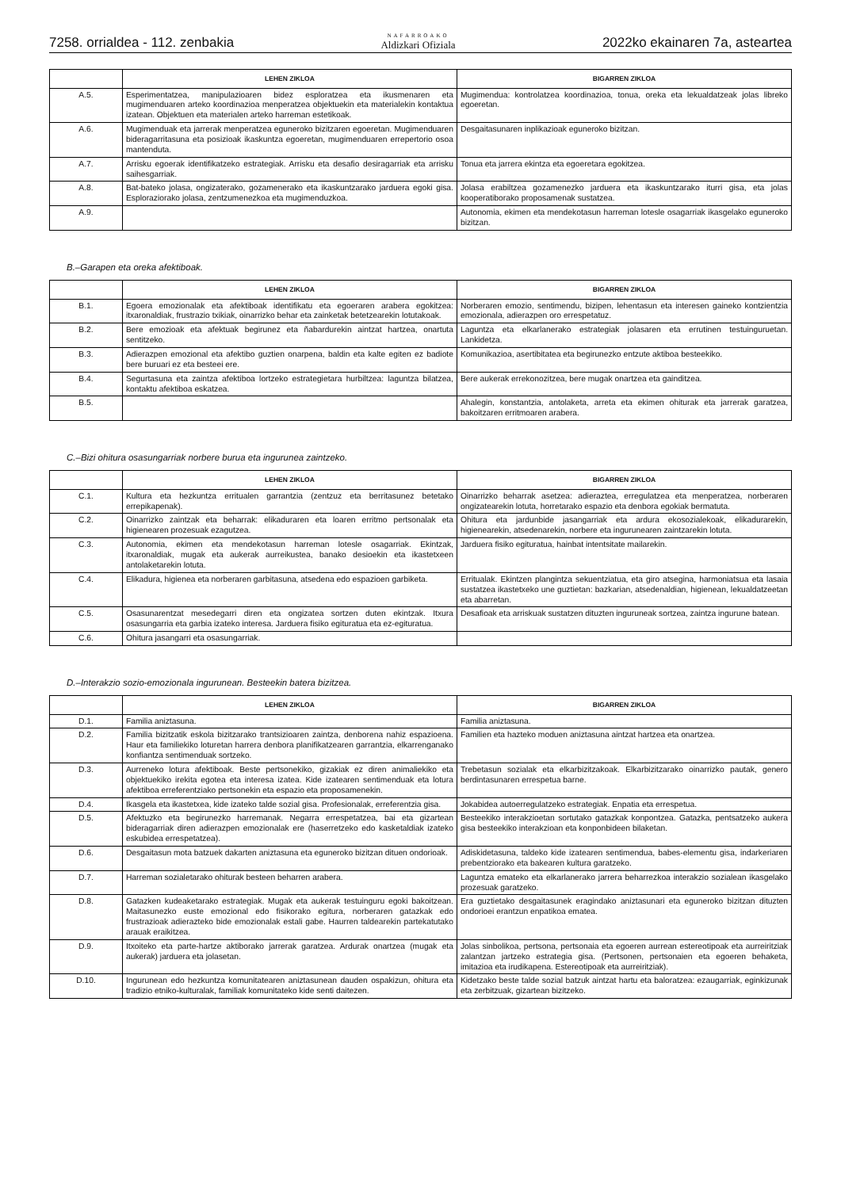7258. orrialdea - 112. zenbakia NAFARROAKO
Aldizkari Ofiziala 2022ko ekainaren 7a, asteartea
| | LEHEN ZIKLOA | BIGARREN ZIKLOA |
| --- | --- | --- |
| A.5. | Esperimentatzea, manipulazioaren bidez esploratzea eta ikusmenaren eta mugimenduaren arteko koordinazioa menperatzea objektuekin eta materialekin kontaktua izatean. Objektuen eta materialen arteko harreman estetikoak. | Mugimendua: kontrolatzea koordinazioa, tonua, oreka eta lekualdatzeak jolas libreko egoeretan. |
| A.6. | Mugimenduak eta jarrerak menperatzea eguneroko bizitzaren egoeretan. Mugimenduaren bideragarritasuna eta posizioak ikaskuntza egoeretan, mugimenduaren errepertorio osoa mantenduta. | Desgaitasunaren inplikazioak eguneroko bizitzan. |
| A.7. | Arrisku egoerak identifikatzeko estrategiak. Arrisku eta desafio desiragarriak eta arrisku saihesgarriak. | Tonua eta jarrera ekintza eta egoeretara egokitzea. |
| A.8. | Bat-bateko jolasa, ongizaterako, gozamenerako eta ikaskuntzarako jarduera egoki gisa. Esploraziorako jolasa, zentzumenezkoa eta mugimenduzkoa. | Jolasa erabiltzea gozamenezko jarduera eta ikaskuntzarako iturri gisa, eta jolas kooperatiborako proposamenak sustatzea. |
| A.9. | | Autonomia, ekimen eta mendekotasun harreman lotesle osagarriak ikasgelako eguneroko bizitzan. |
B.–Garapen eta oreka afektiboak.
| | LEHEN ZIKLOA | BIGARREN ZIKLOA |
| --- | --- | --- |
| B.1. | Egoera emozionalak eta afektiboak identifikatu eta egoeraren arabera egokitzea: itxaronaldiak, frustrazio txikiak, oinarrizko behar eta zainketak betetzearekin lotutakoak. | Norberaren emozio, sentimendu, bizipen, lehentasun eta interesen gaineko kontzientzia emozionala, adierazpen oro errespetatuz. |
| B.2. | Bere emozioak eta afektuak begirunez eta ñabardurekin aintzat hartzea, onartuta sentitzeko. | Laguntza eta elkarlanerako estrategiak jolasaren eta errutinen testuinguruetan. Lankidetza. |
| B.3. | Adierazpen emozional eta afektibo guztien onarpena, baldin eta kalte egiten ez badiote bere buruari ez eta besteei ere. | Komunikazioa, asertibitatea eta begirunezko entzute aktiboa besteekiko. |
| B.4. | Segurtasuna eta zaintza afektiboa lortzeko estrategietara hurbiltzea: laguntza bilatzea, kontaktu afektiboa eskatzea. | Bere aukerak errekonozitzea, bere mugak onartzea eta gainditzea. |
| B.5. | | Ahalegin, konstantzia, antolaketa, arreta eta ekimen ohiturak eta jarrerak garatzea, bakoitzaren erritmoaren arabera. |
C.–Bizi ohitura osasungarriak norbere burua eta ingurunea zaintzeko.
| | LEHEN ZIKLOA | BIGARREN ZIKLOA |
| --- | --- | --- |
| C.1. | Kultura eta hezkuntza erritualen garrantzia (zentzuz eta berritasunez betetako errepikapenak). | Oinarrizko beharrak asetzea: adieraztea, erregulatzea eta menperatzea, norberaren ongizatearekin lotuta, horretarako espazio eta denbora egokiak bermatuta. |
| C.2. | Oinarrizko zaintzak eta beharrak: elikaduraren eta loaren erritmo pertsonalak eta higienearen prozesuak ezagutzea. | Ohitura eta jardunbide jasangarriak eta ardura ekosozialekoak, elikadurarekin, higienearekin, atsedenarekin, norbere eta ingurunearen zaintzarekin lotuta. |
| C.3. | Autonomia, ekimen eta mendekotasun harreman lotesle osagarriak. Ekintzak, itxaronaldiak, mugak eta aukerak aurreikustea, banako desioekin eta ikastetxeen antolaketarekin lotuta. | Jarduera fisiko egituratua, hainbat intentsitate mailarekin. |
| C.4. | Elikadura, higienea eta norberaren garbitasuna, atsedena edo espazioen garbiketa. | Erritualak. Ekintzen plangintza sekuentziatua, eta giro atsegina, harmoniatsua eta lasaia sustatzea ikastetxeko une guztietan: bazkarian, atsedenaldian, higienean, lekualdatzeetan eta abarretan. |
| C.5. | Osasunarentzat mesedegarri diren eta ongizatea sortzen duten ekintzak. Itxura osasungarria eta garbia izateko interesa. Jarduera fisiko egituratua eta ez-egituratua. | Desafioak eta arriskuak sustatzen dituzten inguruneak sortzea, zaintza ingurune batean. |
| C.6. | Ohitura jasangarri eta osasungarriak. | |
D.–Interakzio sozio-emozionala ingurunean. Besteekin batera bizitzea.
| | LEHEN ZIKLOA | BIGARREN ZIKLOA |
| --- | --- | --- |
| D.1. | Familia aniztasuna. | Familia aniztasuna. |
| D.2. | Familia bizitzatik eskola bizitzarako trantsizioaren zaintza, denborena nahiz espazioena. Haur eta familiekiko loturetan harrera denbora planifikatzearen garrantzia, elkarrenganako konfiantza sentimenduak sortzeko. | Familien eta hazteko moduen aniztasuna aintzat hartzea eta onartzea. |
| D.3. | Aurreneko lotura afektiboak. Beste pertsonekiko, gizakiak ez diren animaliekiko eta objektuekiko irekita egotea eta interesa izatea. Kide izatearen sentimenduak eta lotura afektiboa erreferentziako pertsonekin eta espazio eta proposamenekin. | Trebetasun sozialak eta elkarbizitzakoak. Elkarbizitzarako oinarrizko pautak, genero berdintasunaren errespetua barne. |
| D.4. | Ikasgela eta ikastetxea, kide izateko talde sozial gisa. Profesionalak, erreferentzia gisa. | Jokabidea autoerregulatzeko estrategiak. Enpatia eta errespetua. |
| D.5. | Afektuzko eta begirunezko harremanak. Negarra errespetatzea, bai eta gizartean bideragarriak diren adierazpen emozionalak ere (haserretzeko edo kasketaldiak izateko eskubidea errespetatzea). | Besteekiko interakzioetan sortutako gatazkak konpontzea. Gatazka, pentsatzeko aukera gisa besteekiko interakzioan eta konponbideen bilaketan. |
| D.6. | Desgaitasun mota batzuek dakarten aniztasuna eta eguneroko bizitzan dituen ondorioak. | Adiskidetasuna, taldeko kide izatearen sentimendua, babes-elementu gisa, indarkeriaren prebentziorako eta bakearen kultura garatzeko. |
| D.7. | Harreman sozialetarako ohiturak besteen beharren arabera. | Laguntza emateko eta elkarlanerako jarrera beharrezkoa interakzio sozialean ikasgelako prozesuak garatzeko. |
| D.8. | Gatazken kudeaketarako estrategiak. Mugak eta aukerak testuinguru egoki bakoitzean. Maitasunezko euste emozional edo fisikorako egitura, norberaren gatazkak edo frustrazioak adierazteko bide emozionalak estali gabe. Haurren taldearekin partekatutako arauak eraikitzea. | Era guztietako desgaitasunek eragindako aniztasunari eta eguneroko bizitzan dituzten ondorioei erantzun enpatikoa ematea. |
| D.9. | Itxoiteko eta parte-hartze aktiborako jarrerak garatzea. Ardurak onartzea (mugak eta aukerak) jarduera eta jolasetan. | Jolas sinbolikoa, pertsona, pertsonaia eta egoeren aurrean estereotipoak eta aurreiritziak zalantzan jartzeko estrategia gisa. (Pertsonen, pertsonaien eta egoeren behaketa, imitazioa eta irudikapena. Estereotipoak eta aurreiritziak). |
| D.10. | Ingurunean edo hezkuntza komunitatearen aniztasunean dauden ospakizun, ohitura eta tradizio etniko-kulturalak, familiak komunitateko kide senti daitezen. | Kidetzako beste talde sozial batzuk aintzat hartu eta baloratzea: ezaugarriak, eginkizunak eta zerbitzuak, gizartean bizitzeko. |